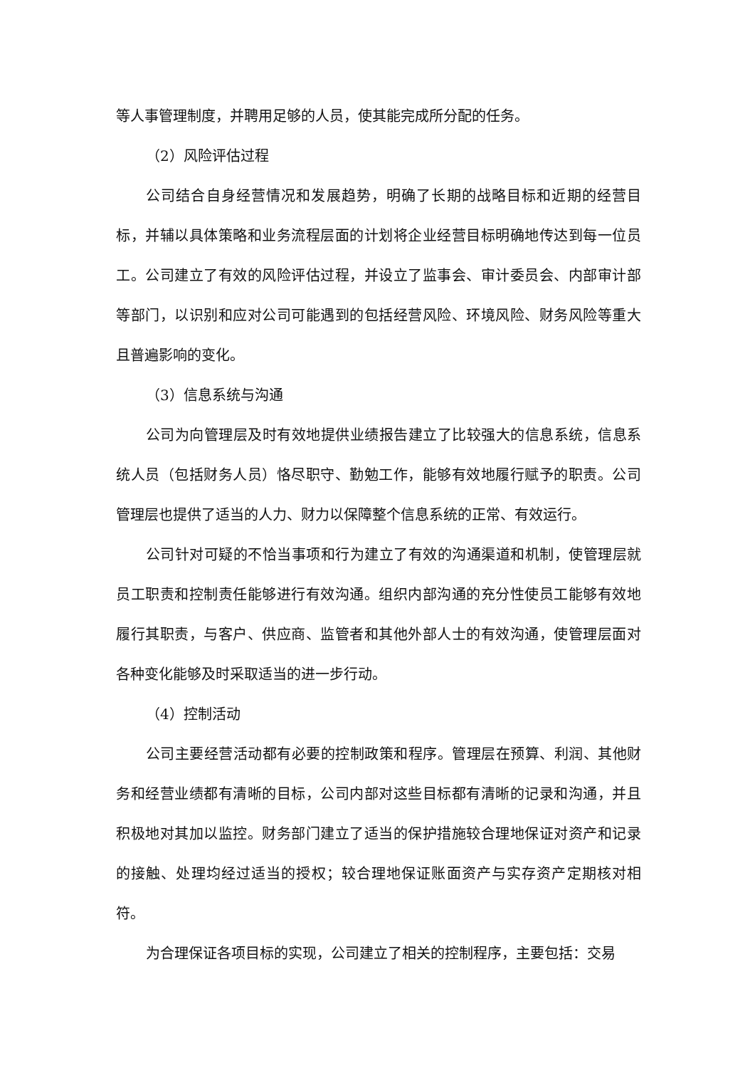等人事管理制度，并聘用足够的人员，使其能完成所分配的任务。
（2）风险评估过程
公司结合自身经营情况和发展趋势，明确了长期的战略目标和近期的经营目标，并辅以具体策略和业务流程层面的计划将企业经营目标明确地传达到每一位员工。公司建立了有效的风险评估过程，并设立了监事会、审计委员会、内部审计部等部门，以识别和应对公司可能遇到的包括经营风险、环境风险、财务风险等重大且普遍影响的变化。
（3）信息系统与沟通
公司为向管理层及时有效地提供业绩报告建立了比较强大的信息系统，信息系统人员（包括财务人员）恪尽职守、勤勉工作，能够有效地履行赋予的职责。公司管理层也提供了适当的人力、财力以保障整个信息系统的正常、有效运行。
公司针对可疑的不恰当事项和行为建立了有效的沟通渠道和机制，使管理层就员工职责和控制责任能够进行有效沟通。组织内部沟通的充分性使员工能够有效地履行其职责，与客户、供应商、监管者和其他外部人士的有效沟通，使管理层面对各种变化能够及时采取适当的进一步行动。
（4）控制活动
公司主要经营活动都有必要的控制政策和程序。管理层在预算、利润、其他财务和经营业绩都有清晰的目标，公司内部对这些目标都有清晰的记录和沟通，并且积极地对其加以监控。财务部门建立了适当的保护措施较合理地保证对资产和记录的接触、处理均经过适当的授权；较合理地保证账面资产与实存资产定期核对相符。
为合理保证各项目标的实现，公司建立了相关的控制程序，主要包括：交易